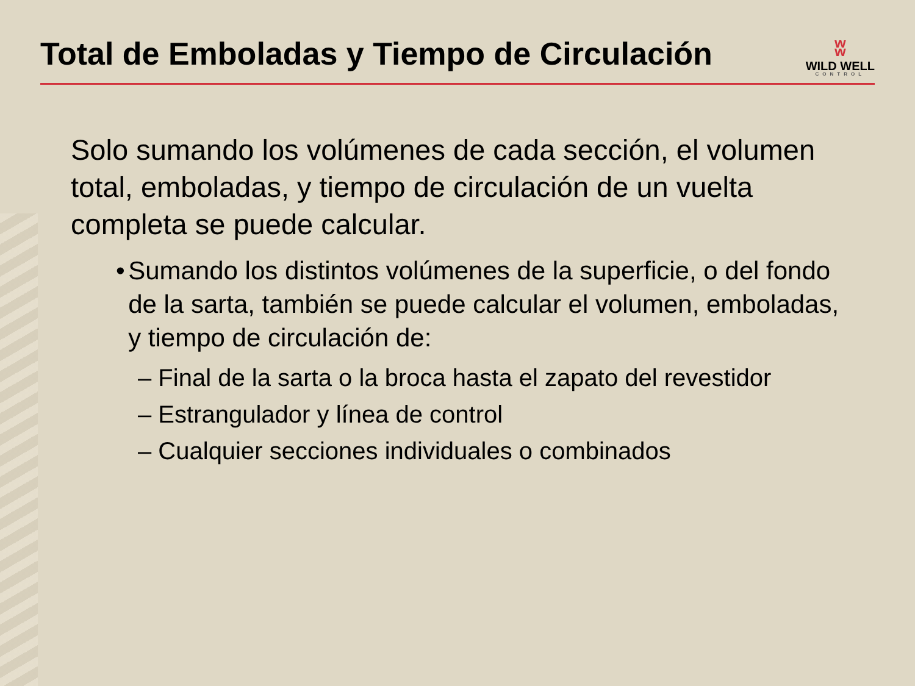Total de Emboladas y Tiempo de Circulación
ʬ
WILD WELL
CONTROL
Solo sumando los volúmenes de cada sección, el volumen total, emboladas, y tiempo de circulación de un vuelta completa se puede calcular.
• Sumando los distintos volúmenes de la superficie, o del fondo de la sarta, también se puede calcular el volumen, emboladas, y tiempo de circulación de:
– Final de la sarta o la broca hasta el zapato del revestidor
– Estrangulador y línea de control
– Cualquier secciones individuales o combinados